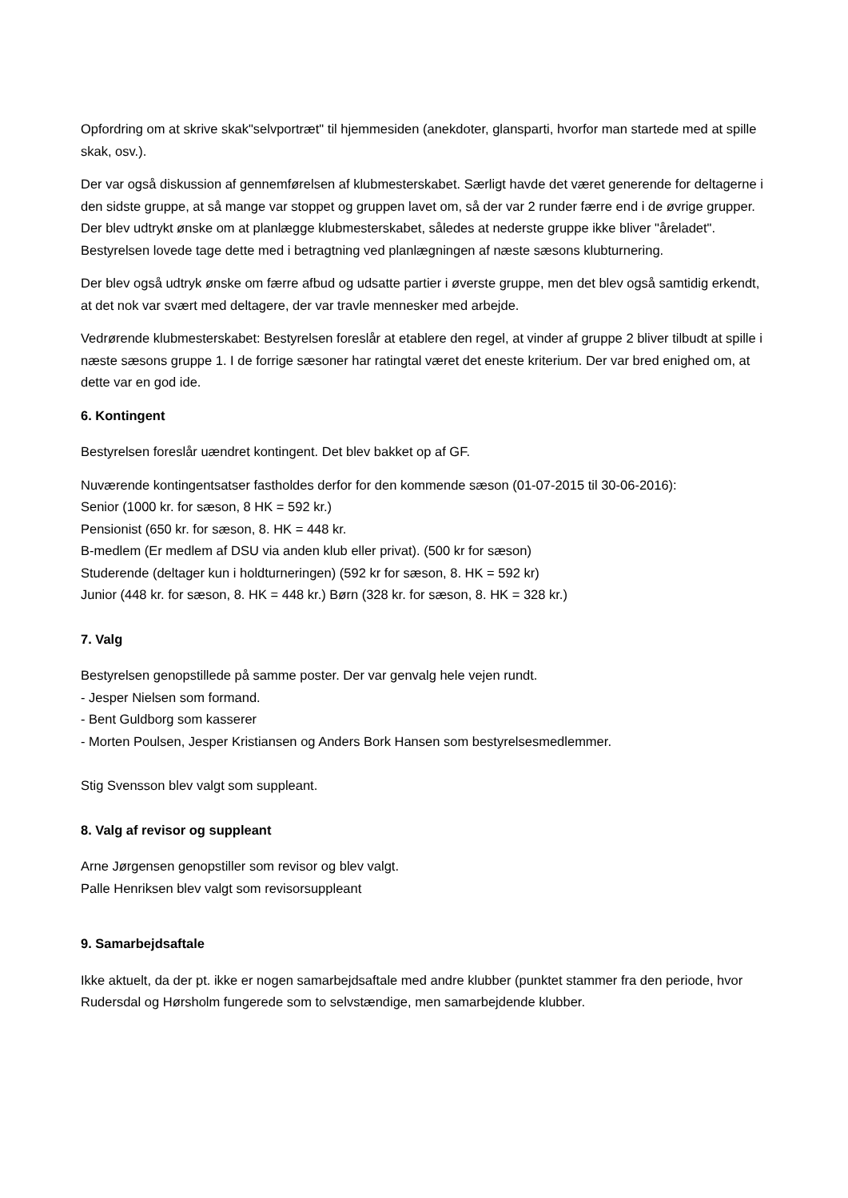Opfordring om at skrive skak"selvportræt" til hjemmesiden (anekdoter, glansparti, hvorfor man startede med at spille skak, osv.).
Der var også diskussion af gennemførelsen af klubmesterskabet. Særligt havde det været generende for deltagerne i den sidste gruppe, at så mange var stoppet og gruppen lavet om, så der var 2 runder færre end i de øvrige grupper. Der blev udtrykt ønske om at planlægge klubmesterskabet, således at nederste gruppe ikke bliver "åreladet". Bestyrelsen lovede tage dette med i betragtning ved planlægningen af næste sæsons klubturnering.
Der blev også udtryk ønske om færre afbud og udsatte partier i øverste gruppe, men det blev også samtidig erkendt, at det nok var svært med deltagere, der var travle mennesker med arbejde.
Vedrørende klubmesterskabet: Bestyrelsen foreslår at etablere den regel, at vinder af gruppe 2 bliver tilbudt at spille i næste sæsons gruppe 1. I de forrige sæsoner har ratingtal været det eneste kriterium. Der var bred enighed om, at dette var en god ide.
6. Kontingent
Bestyrelsen foreslår uændret kontingent. Det blev bakket op af GF.
Nuværende kontingentsatser fastholdes derfor for den kommende sæson (01-07-2015 til 30-06-2016):
Senior (1000 kr. for sæson, 8 HK = 592 kr.)
Pensionist (650 kr. for sæson, 8. HK = 448 kr.
B-medlem (Er medlem af DSU via anden klub eller privat). (500 kr for sæson)
Studerende (deltager kun i holdturneringen) (592 kr for sæson, 8. HK = 592 kr)
Junior (448 kr. for sæson, 8. HK = 448 kr.) Børn (328 kr. for sæson, 8. HK = 328 kr.)
7. Valg
Bestyrelsen genopstillede på samme poster. Der var genvalg hele vejen rundt.
- Jesper Nielsen som formand.
- Bent Guldborg som kasserer
- Morten Poulsen, Jesper Kristiansen og Anders Bork Hansen som bestyrelsesmedlemmer.
Stig Svensson blev valgt som suppleant.
8. Valg af revisor og suppleant
Arne Jørgensen genopstiller som revisor og blev valgt.
Palle Henriksen blev valgt som revisorsuppleant
9. Samarbejdsaftale
Ikke aktuelt, da der pt. ikke er nogen samarbejdsaftale med andre klubber (punktet stammer fra den periode, hvor Rudersdal og Hørsholm fungerede som to selvstændige, men samarbejdende klubber.